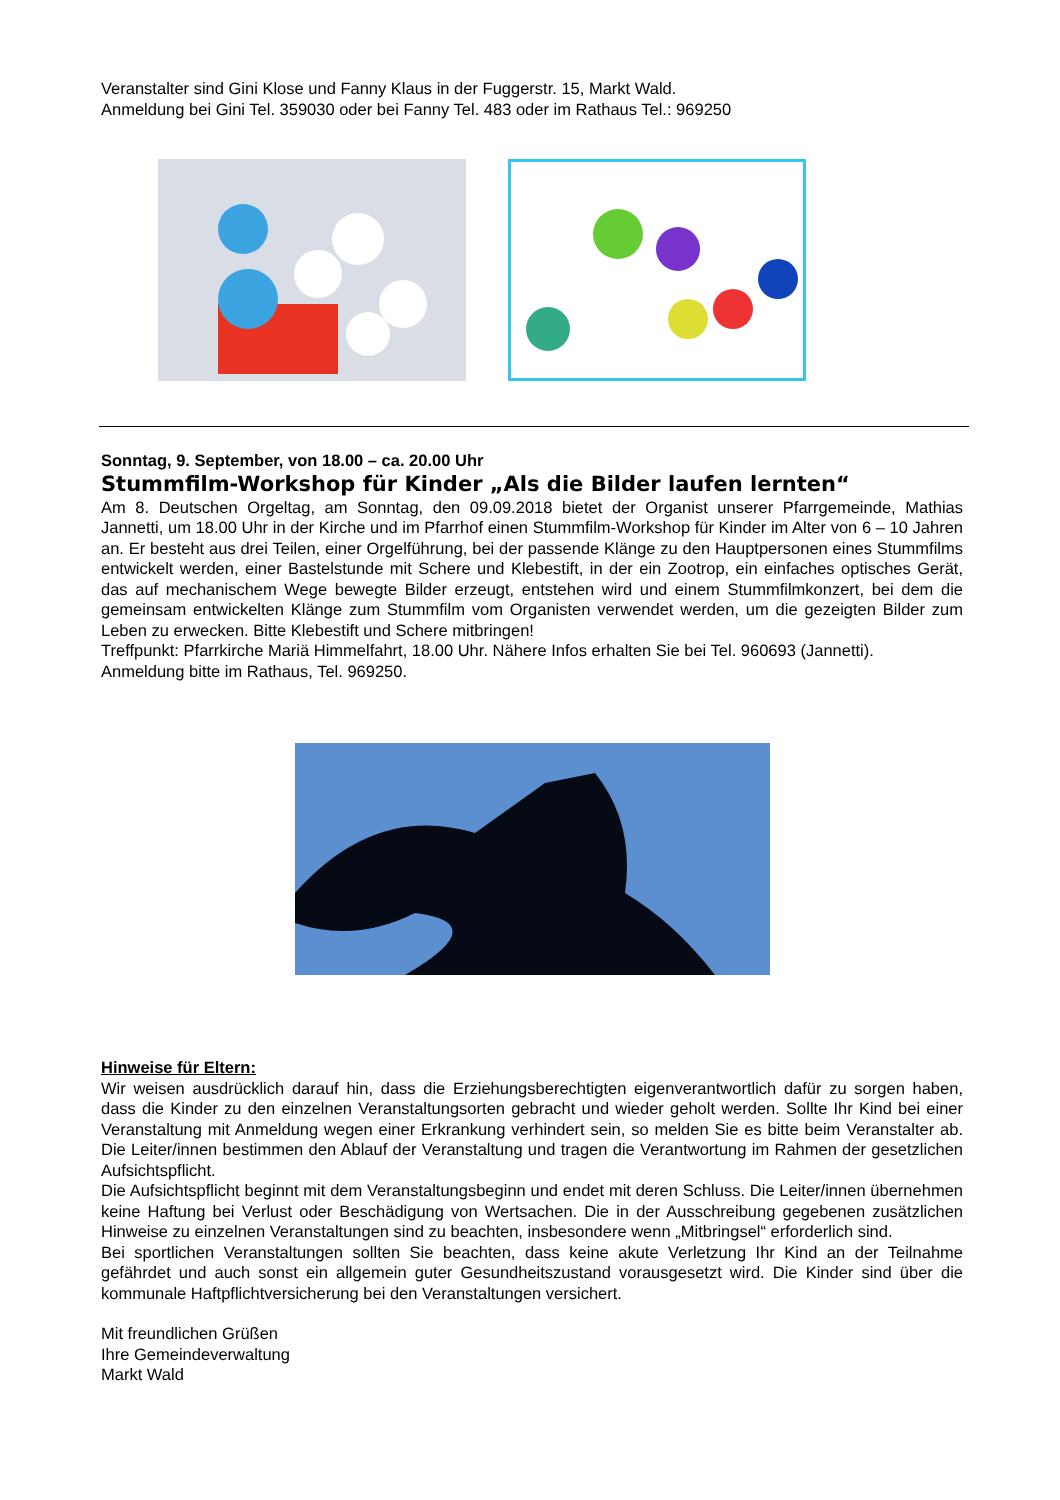Veranstalter sind Gini Klose und Fanny Klaus in der Fuggerstr. 15, Markt Wald.
Anmeldung bei Gini Tel. 359030 oder bei Fanny Tel. 483 oder im Rathaus Tel.: 969250
Sonntag, 9. September, von 18.00 – ca. 20.00 Uhr
Stummfilm-Workshop für Kinder „Als die Bilder laufen lernten“
Am 8. Deutschen Orgeltag, am Sonntag, den 09.09.2018 bietet der Organist unserer Pfarrgemeinde, Mathias Jannetti, um 18.00 Uhr in der Kirche und im Pfarrhof einen Stummfilm-Workshop für Kinder im Alter von 6 – 10 Jahren an. Er besteht aus drei Teilen, einer Orgelführung, bei der passende Klänge zu den Hauptpersonen eines Stummfilms entwickelt werden, einer Bastelstunde mit Schere und Klebestift, in der ein Zootrop, ein einfaches optisches Gerät, das auf mechanischem Wege bewegte Bilder erzeugt, entstehen wird und einem Stummfilmkonzert, bei dem die gemeinsam entwickelten Klänge zum Stummfilm vom Organisten verwendet werden, um die gezeigten Bilder zum Leben zu erwecken. Bitte Klebestift und Schere mitbringen!
Treffpunkt: Pfarrkirche Mariä Himmelfahrt, 18.00 Uhr. Nähere Infos erhalten Sie bei Tel. 960693 (Jannetti).
Anmeldung bitte im Rathaus, Tel. 969250.
Hinweise für Eltern:
Wir weisen ausdrücklich darauf hin, dass die Erziehungsberechtigten eigenverantwortlich dafür zu sorgen haben, dass die Kinder zu den einzelnen Veranstaltungsorten gebracht und wieder geholt werden. Sollte Ihr Kind bei einer Veranstaltung mit Anmeldung wegen einer Erkrankung verhindert sein, so melden Sie es bitte beim Veranstalter ab. Die Leiter/innen bestimmen den Ablauf der Veranstaltung und tragen die Verantwortung im Rahmen der gesetzlichen Aufsichtspflicht.
Die Aufsichtspflicht beginnt mit dem Veranstaltungsbeginn und endet mit deren Schluss. Die Leiter/innen übernehmen keine Haftung bei Verlust oder Beschädigung von Wertsachen. Die in der Ausschreibung gegebenen zusätzlichen Hinweise zu einzelnen Veranstaltungen sind zu beachten, insbesondere wenn „Mitbringsel“ erforderlich sind.
Bei sportlichen Veranstaltungen sollten Sie beachten, dass keine akute Verletzung Ihr Kind an der Teilnahme gefährdet und auch sonst ein allgemein guter Gesundheitszustand vorausgesetzt wird. Die Kinder sind über die kommunale Haftpflichtversicherung bei den Veranstaltungen versichert.
Mit freundlichen Grüßen
Ihre Gemeindeverwaltung
Markt Wald